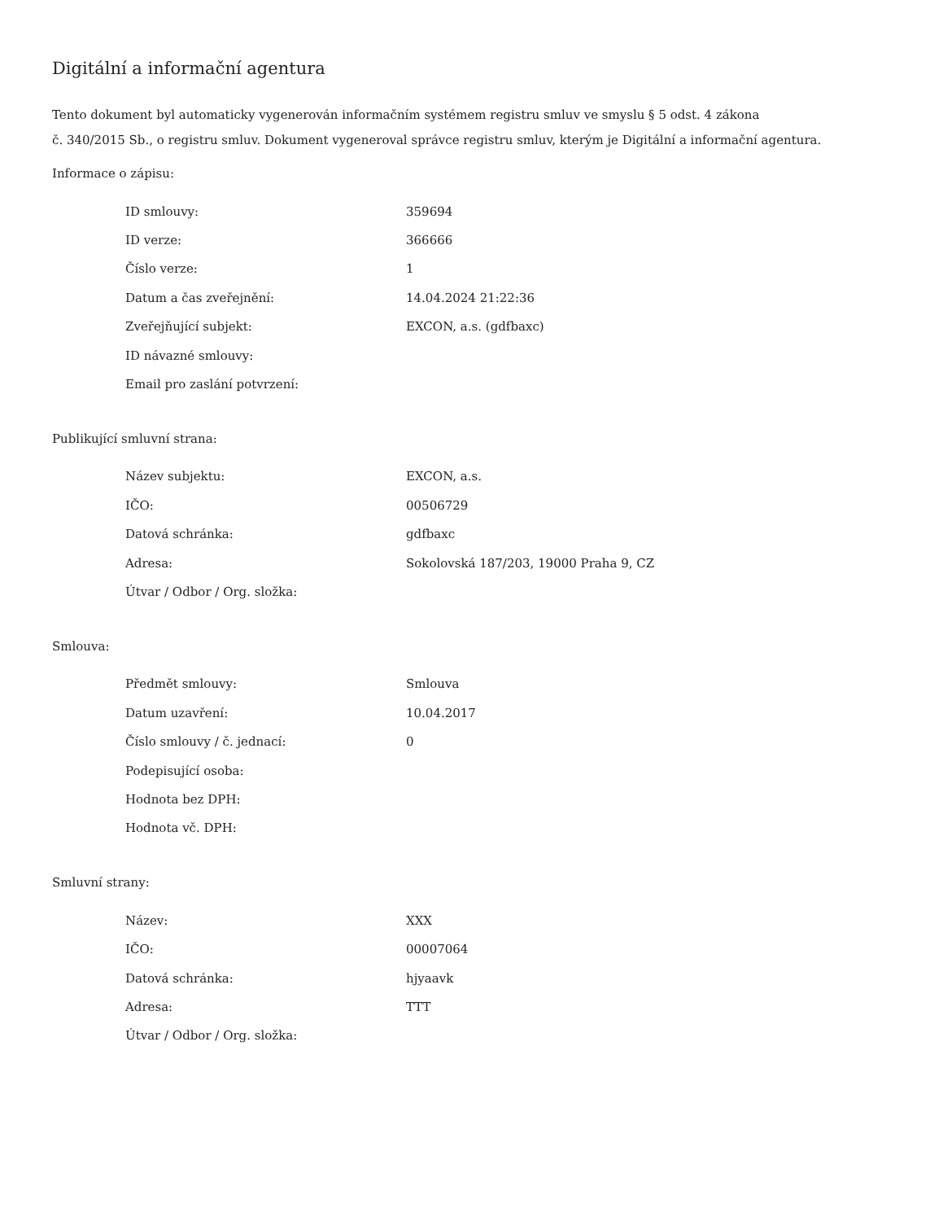Digitální a informační agentura
Tento dokument byl automaticky vygenerován informačním systémem registru smluv ve smyslu § 5 odst. 4 zákona
č. 340/2015 Sb., o registru smluv. Dokument vygeneroval správce registru smluv, kterým je Digitální a informační agentura.
Informace o zápisu:
| ID smlouvy: | 359694 |
| ID verze: | 366666 |
| Číslo verze: | 1 |
| Datum a čas zveřejnění: | 14.04.2024 21:22:36 |
| Zveřejňující subjekt: | EXCON, a.s. (gdfbaxc) |
| ID návazné smlouvy: | |
| Email pro zaslání potvrzení: | |
Publikující smluvní strana:
| Název subjektu: | EXCON, a.s. |
| IČO: | 00506729 |
| Datová schránka: | gdfbaxc |
| Adresa: | Sokolovská 187/203, 19000 Praha 9, CZ |
| Útvar / Odbor / Org. složka: | |
Smlouva:
| Předmět smlouvy: | Smlouva |
| Datum uzavření: | 10.04.2017 |
| Číslo smlouvy / č. jednací: | 0 |
| Podepisující osoba: | |
| Hodnota bez DPH: | |
| Hodnota vč. DPH: | |
Smluvní strany:
| Název: | XXX |
| IČO: | 00007064 |
| Datová schránka: | hjyaavk |
| Adresa: | TTT |
| Útvar / Odbor / Org. složka: | |